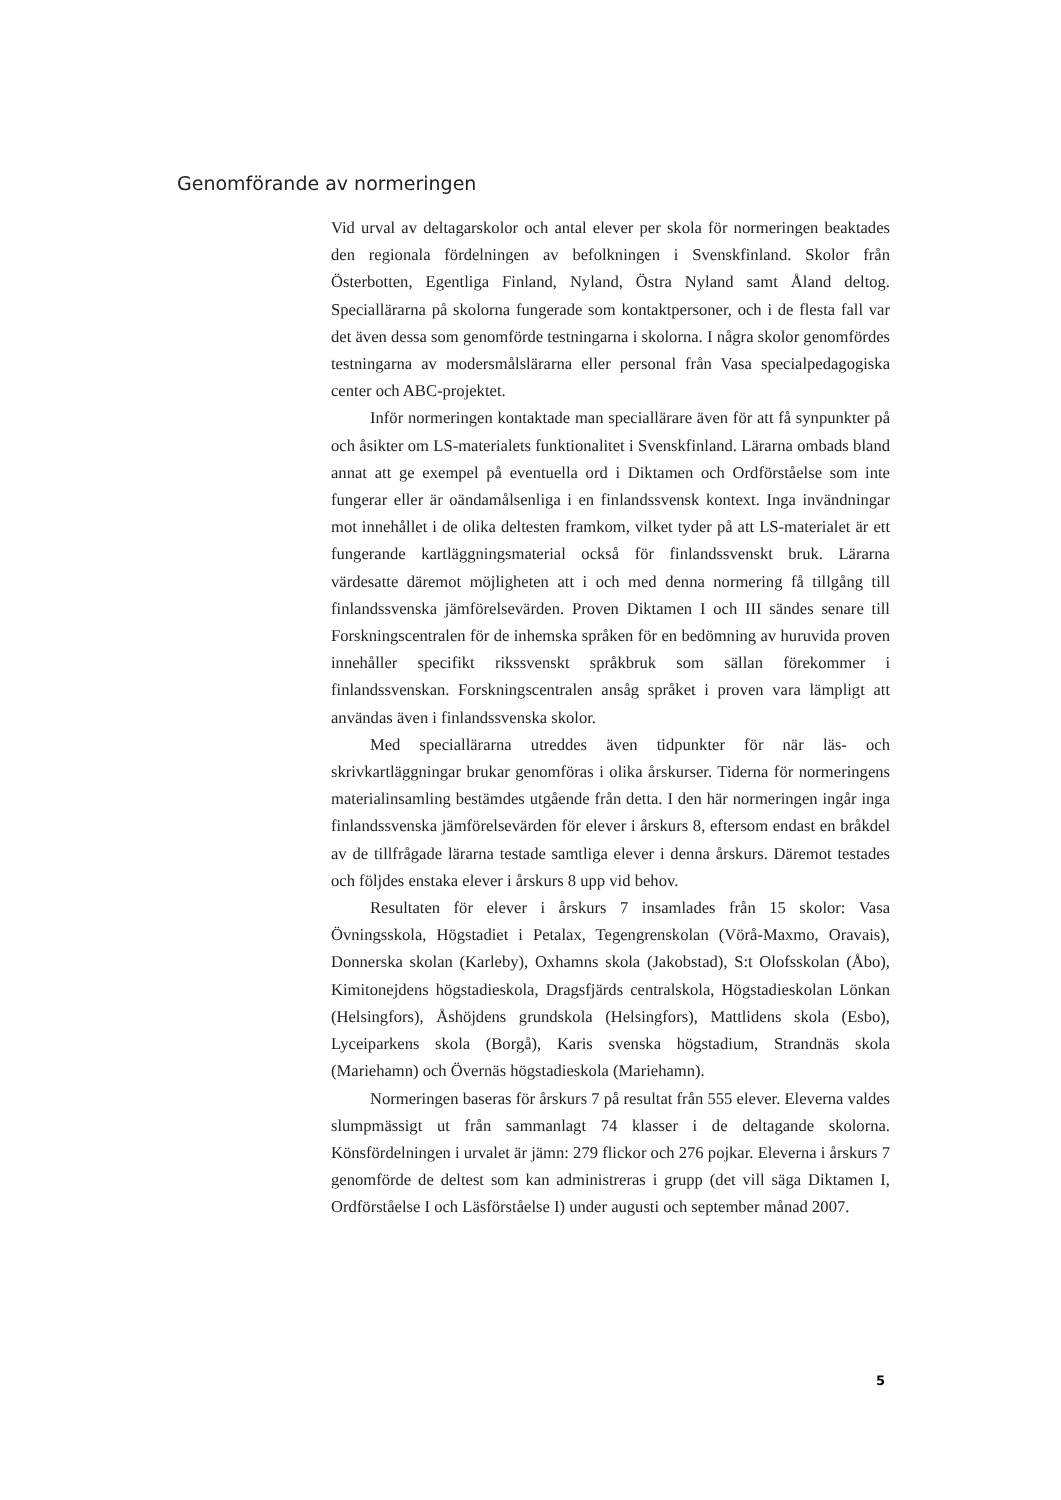Genomförande av normeringen
Vid urval av deltagarskolor och antal elever per skola för normeringen beaktades den regionala fördelningen av befolkningen i Svenskfinland. Skolor från Österbotten, Egentliga Finland, Nyland, Östra Nyland samt Åland deltog. Speciallärarna på skolorna fungerade som kontaktpersoner, och i de flesta fall var det även dessa som genomförde testningarna i skolorna. I några skolor genomfördes testningarna av modersmålslärarna eller personal från Vasa specialpedagogiska center och ABC-projektet.
Inför normeringen kontaktade man speciallärare även för att få synpunkter på och åsikter om LS-materialets funktionalitet i Svenskfinland. Lärarna ombads bland annat att ge exempel på eventuella ord i Diktamen och Ordförståelse som inte fungerar eller är oändamålsenliga i en finlandssvensk kontext. Inga invändningar mot innehållet i de olika deltesten framkom, vilket tyder på att LS-materialet är ett fungerande kartläggningsmaterial också för finlandssvenskt bruk. Lärarna värdesatte däremot möjligheten att i och med denna normering få tillgång till finlandssvenska jämförelsevärden. Proven Diktamen I och III sändes senare till Forskningscentralen för de inhemska språken för en bedömning av huruvida proven innehåller specifikt rikssvenskt språkbruk som sällan förekommer i finlandssvenskan. Forskningscentralen ansåg språket i proven vara lämpligt att användas även i finlandssvenska skolor.
Med speciallärarna utreddes även tidpunkter för när läs- och skrivkartläggningar brukar genomföras i olika årskurser. Tiderna för normeringens materialinsamling bestämdes utgående från detta. I den här normeringen ingår inga finlandssvenska jämförelsevärden för elever i årskurs 8, eftersom endast en bråkdel av de tillfrågade lärarna testade samtliga elever i denna årskurs. Däremot testades och följdes enstaka elever i årskurs 8 upp vid behov.
Resultaten för elever i årskurs 7 insamlades från 15 skolor: Vasa Övningsskola, Högstadiet i Petalax, Tegengrenskolan (Vörå-Maxmo, Oravais), Donnerska skolan (Karleby), Oxhamns skola (Jakobstad), S:t Olofsskolan (Åbo), Kimitonejdens högstadieskola, Dragsfjärds centralskola, Högstadieskolan Lönkan (Helsingfors), Åshöjdens grundskola (Helsingfors), Mattlidens skola (Esbo), Lyceiparkens skola (Borgå), Karis svenska högstadium, Strandnäs skola (Mariehamn) och Övernäs högstadieskola (Mariehamn).
Normeringen baseras för årskurs 7 på resultat från 555 elever. Eleverna valdes slumpmässigt ut från sammanlagt 74 klasser i de deltagande skolorna. Könsfördelningen i urvalet är jämn: 279 flickor och 276 pojkar. Eleverna i årskurs 7 genomförde de deltest som kan administreras i grupp (det vill säga Diktamen I, Ordförståelse I och Läsförståelse I) under augusti och september månad 2007.
5